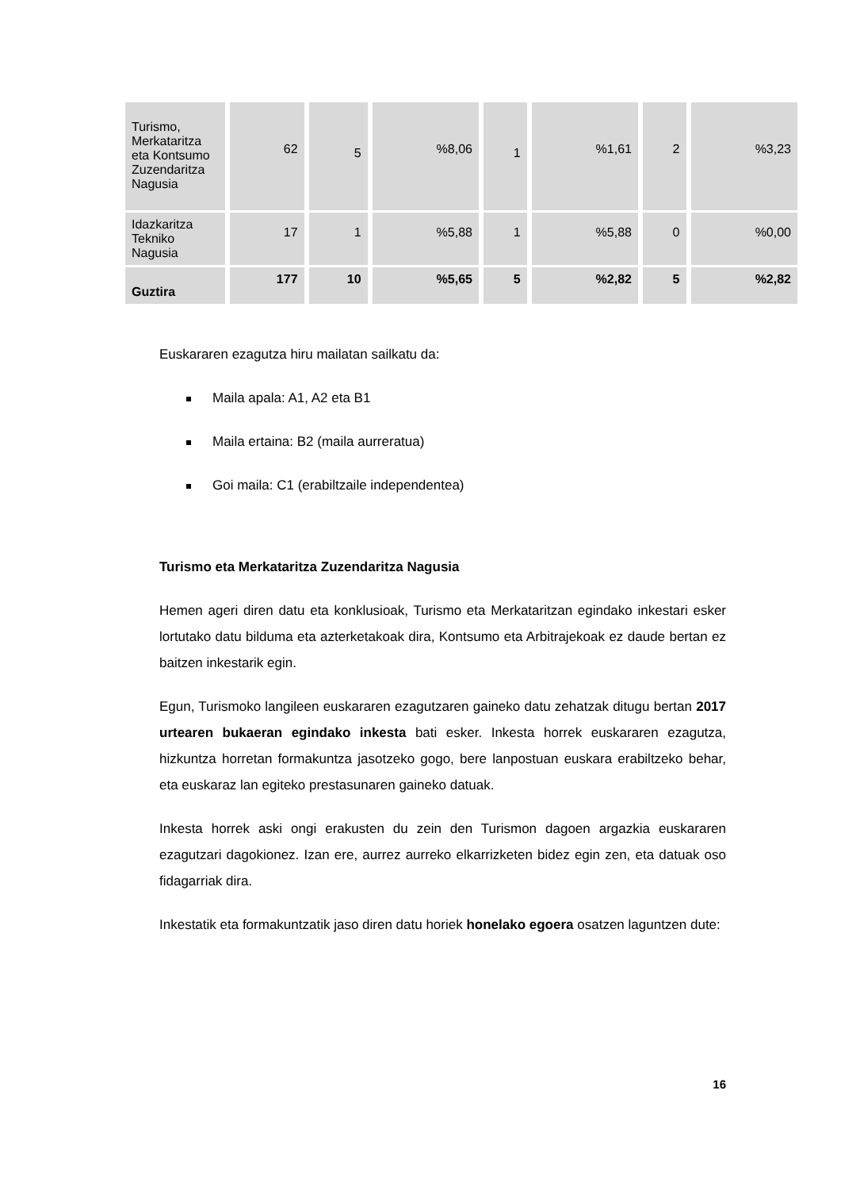| Turismo, Merkataritza eta Kontsumo Zuzendaritza Nagusia | 62 | 5 | %8,06 | 1 | %1,61 | 2 | %3,23 |
| Idazkaritza Tekniko Nagusia | 17 | 1 | %5,88 | 1 | %5,88 | 0 | %0,00 |
| Guztira | 177 | 10 | %5,65 | 5 | %2,82 | 5 | %2,82 |
Euskararen ezagutza hiru mailatan sailkatu da:
Maila apala: A1, A2 eta B1
Maila ertaina: B2 (maila aurreratua)
Goi maila: C1 (erabiltzaile independentea)
Turismo eta Merkataritza Zuzendaritza Nagusia
Hemen ageri diren datu eta konklusioak, Turismo eta Merkataritzan egindako inkestari esker lortutako datu bilduma eta azterketakoak dira, Kontsumo eta Arbitrajekoak ez daude bertan ez baitzen inkestarik egin.
Egun, Turismoko langileen euskararen ezagutzaren gaineko datu zehatzak ditugu bertan 2017 urtearen bukaeran egindako inkesta bati esker. Inkesta horrek euskararen ezagutza, hizkuntza horretan formakuntza jasotzeko gogo, bere lanpostuan euskara erabiltzeko behar, eta euskaraz lan egiteko prestasunaren gaineko datuak.
Inkesta horrek aski ongi erakusten du zein den Turismon dagoen argazkia euskararen ezagutzari dagokionez. Izan ere, aurrez aurreko elkarrizketen bidez egin zen, eta datuak oso fidagarriak dira.
Inkestatik eta formakuntzatik jaso diren datu horiek honelako egoera osatzen laguntzen dute:
16